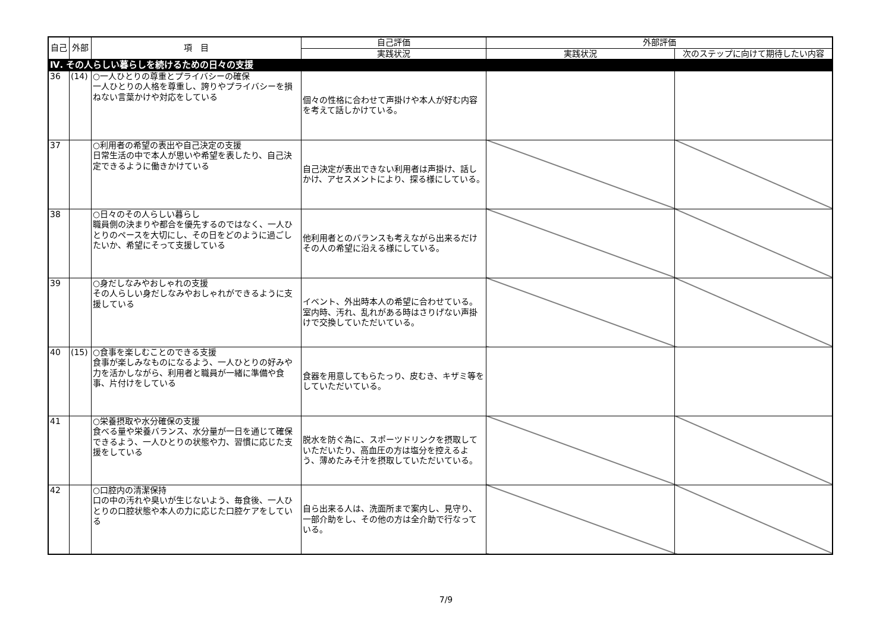| 自己 | 外部 | 項 目 | 自己評価 | 外部評価 | |
| --- | --- | --- | --- | --- | --- |
| | | | 実践状況 | 実践状況 | 次のステップに向けて期待したい内容 |
| Ⅳ. その人らしい暮らしを続けるための日々の支援 | | | | | |
| 36 | (14) | ○一人ひとりの尊重とプライバシーの確保 一人ひとりの人格を尊重し、誇りやプライバシーを損ねない言葉かけや対応をしている | 個々の性格に合わせて声掛けや本人が好む内容を考えて話しかけている。 | | |
| 37 | | ○利用者の希望の表出や自己決定の支援 日常生活の中で本人が思いや希望を表したり、自己決定できるように働きかけている | 自己決定が表出できない利用者は声掛け、話しかけ、アセスメントにより、探る様にしている。 | | |
| 38 | | ○日々のその人らしい暮らし 職員側の決まりや都合を優先するのではなく、一人ひとりのペースを大切にし、その日をどのように過ごしたいか、希望にそって支援している | 他利用者とのバランスも考えながら出来るだけその人の希望に沿える様にしている。 | | |
| 39 | | ○身だしなみやおしゃれの支援 その人らしい身だしなみやおしゃれができるように支援している | イベント、外出時本人の希望に合わせている。室内時、汚れ、乱れがある時はさりげない声掛けで交換していただいている。 | | |
| 40 | (15) | ○食事を楽しむことのできる支援 食事が楽しみなものになるよう、一人ひとりの好みや力を活かしながら、利用者と職員が一緒に準備や食事、片付けをしている | 食器を用意してもらたっり、皮むき、キザミ等をしていただいている。 | | |
| 41 | | ○栄養摂取や水分確保の支援 食べる量や栄養バランス、水分量が一日を通じて確保できるよう、一人ひとりの状態や力、習慣に応じた支援をしている | 脱水を防ぐ為に、スポーツドリンクを摂取していただいたり、高血圧の方は塩分を控えるよう、薄めたみそ汁を摂取していただいている。 | | |
| 42 | | ○口腔内の清潔保持 口の中の汚れや臭いが生じないよう、毎食後、一人ひとりの口腔状態や本人の力に応じた口腔ケアをしている | 自ら出来る人は、洗面所まで案内し、見守り、一部介助をし、その他の方は全介助で行なっている。 | | |
7/9